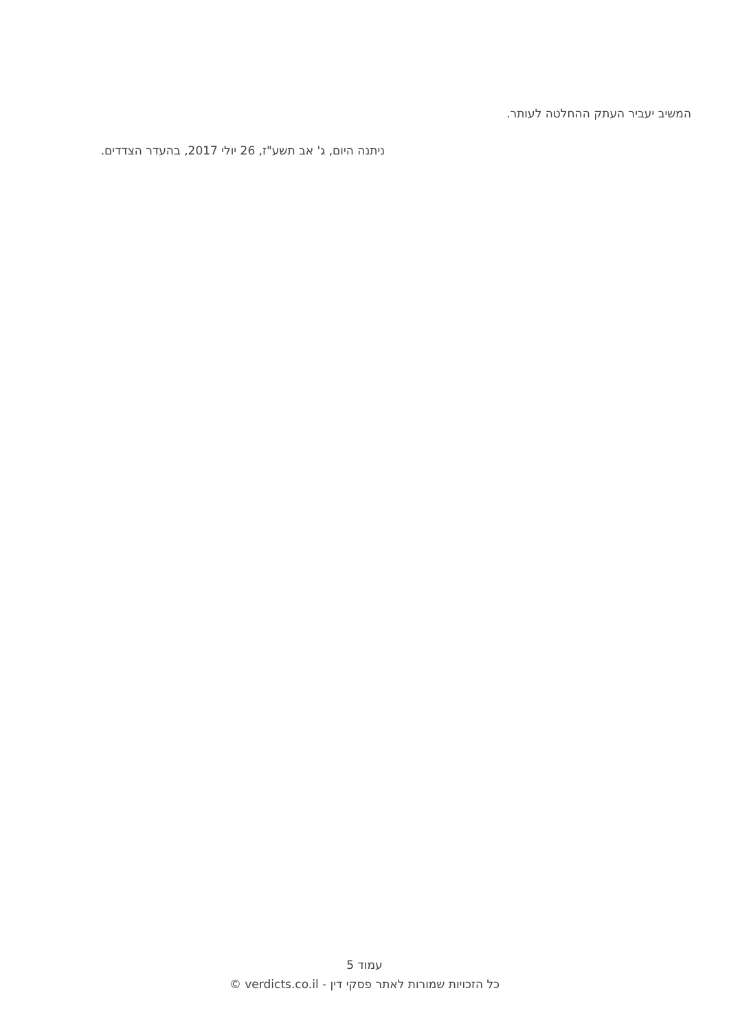המשיב יעביר העתק ההחלטה לעותר.
ניתנה היום, ג' אב תשע"ז, 26 יולי 2017, בהעדר הצדדים.
עמוד 5
כל הזכויות שמורות לאתר פסקי דין - verdicts.co.il ©